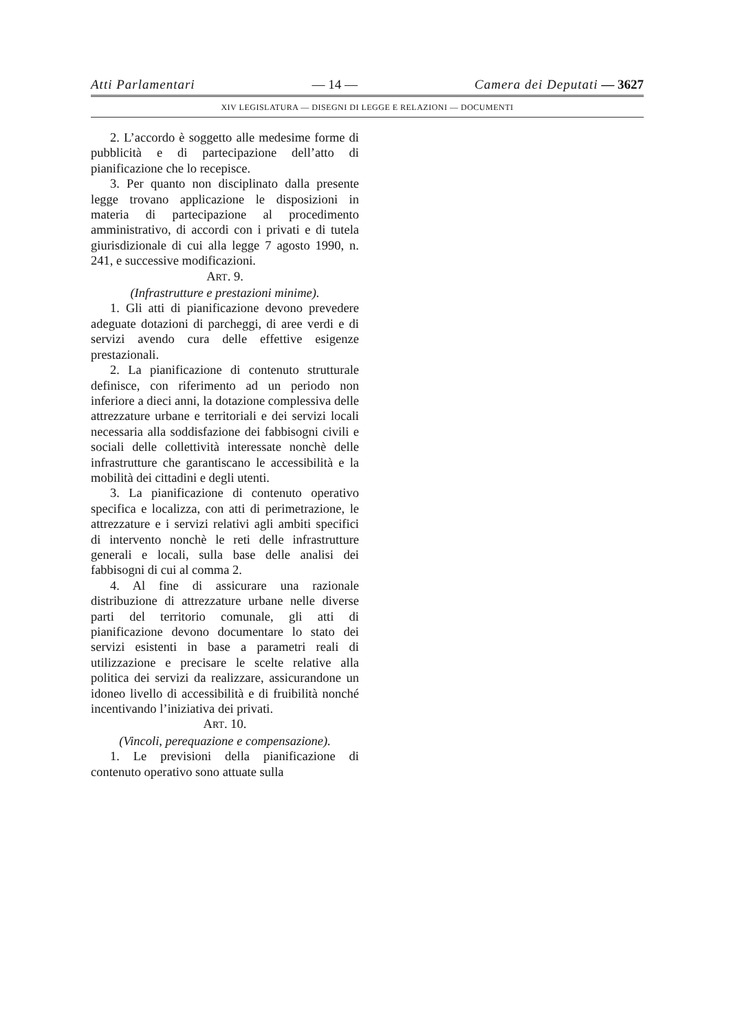Atti Parlamentari — 14 — Camera dei Deputati — 3627
XIV LEGISLATURA — DISEGNI DI LEGGE E RELAZIONI — DOCUMENTI
2. L’accordo è soggetto alle medesime forme di pubblicità e di partecipazione dell’atto di pianificazione che lo recepisce.
3. Per quanto non disciplinato dalla presente legge trovano applicazione le disposizioni in materia di partecipazione al procedimento amministrativo, di accordi con i privati e di tutela giurisdizionale di cui alla legge 7 agosto 1990, n. 241, e successive modificazioni.
ART. 9.
(Infrastrutture e prestazioni minime).
1. Gli atti di pianificazione devono prevedere adeguate dotazioni di parcheggi, di aree verdi e di servizi avendo cura delle effettive esigenze prestazionali.
2. La pianificazione di contenuto strutturale definisce, con riferimento ad un periodo non inferiore a dieci anni, la dotazione complessiva delle attrezzature urbane e territoriali e dei servizi locali necessaria alla soddisfazione dei fabbisogni civili e sociali delle collettività interessate nonchè delle infrastrutture che garantiscano le accessibilità e la mobilità dei cittadini e degli utenti.
3. La pianificazione di contenuto operativo specifica e localizza, con atti di perimetrazione, le attrezzature e i servizi relativi agli ambiti specifici di intervento nonchè le reti delle infrastrutture generali e locali, sulla base delle analisi dei fabbisogni di cui al comma 2.
4. Al fine di assicurare una razionale distribuzione di attrezzature urbane nelle diverse parti del territorio comunale, gli atti di pianificazione devono documentare lo stato dei servizi esistenti in base a parametri reali di utilizzazione e precisare le scelte relative alla politica dei servizi da realizzare, assicurandone un idoneo livello di accessibilità e di fruibilità nonché incentivando l’iniziativa dei privati.
ART. 10.
(Vincoli, perequazione e compensazione).
1. Le previsioni della pianificazione di contenuto operativo sono attuate sulla